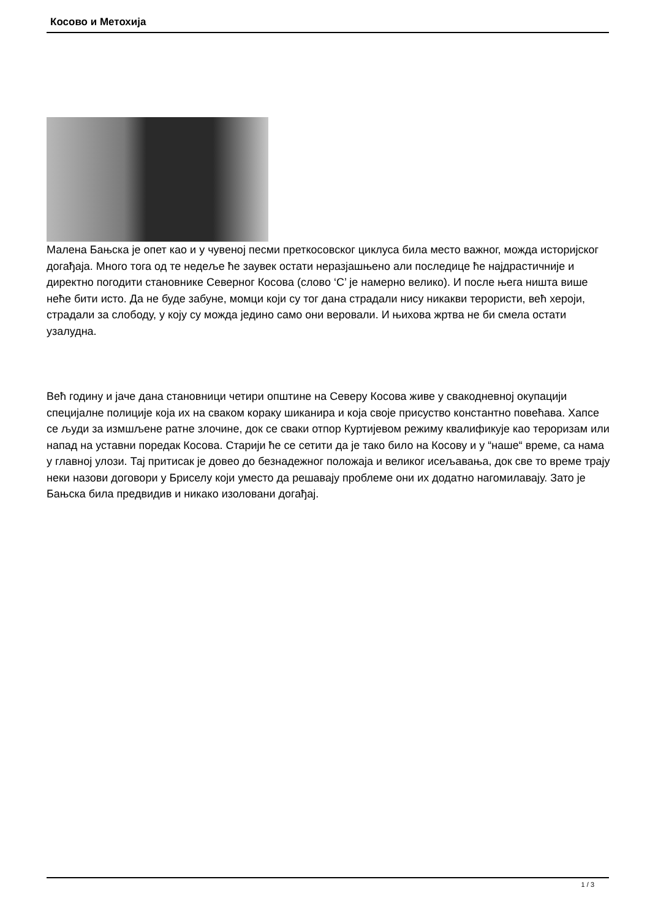Косово и Метохија
Малена Бањска је опет као и у чувеној песми преткосовског циклуса била место важног, можда историјског догађаја. Много тога од те недеље ће заувек остати неразјашњено али последице ће најдрастичније и директно погодити становнике Северног Косова (слово ‘С’ је намерно велико). И после њега ништа више неће бити исто. Да не буде забуне, момци који су тог дана страдали нису никакви терористи, већ хероји, страдали за слободу, у коју су можда једино само они веровали. И њихова жртва не би смела остати узалудна.
Већ годину и јаче дана становници четири општине на Северу Косова живе у свакодневној окупацији специјалне полиције која их на сваком кораку шиканира и која своје присуство константно повећава. Хапсе се људи за измшљене ратне злочине, док се сваки отпор Куртијевом режиму квалификује као тероризам или напад на уставни поредак Косова. Старији ће се сетити да је тако било на Косову и у “наше“ време, са нама у главној улози. Тај притисак је довео до безнадежног положаја и великог исељавања, док све то време трају неки назови договори у Бриселу који уместо да решавају проблеме они их додатно нагомилавају. Зато је Бањска била предвидив и никако изоловани догађај.
1 / 3